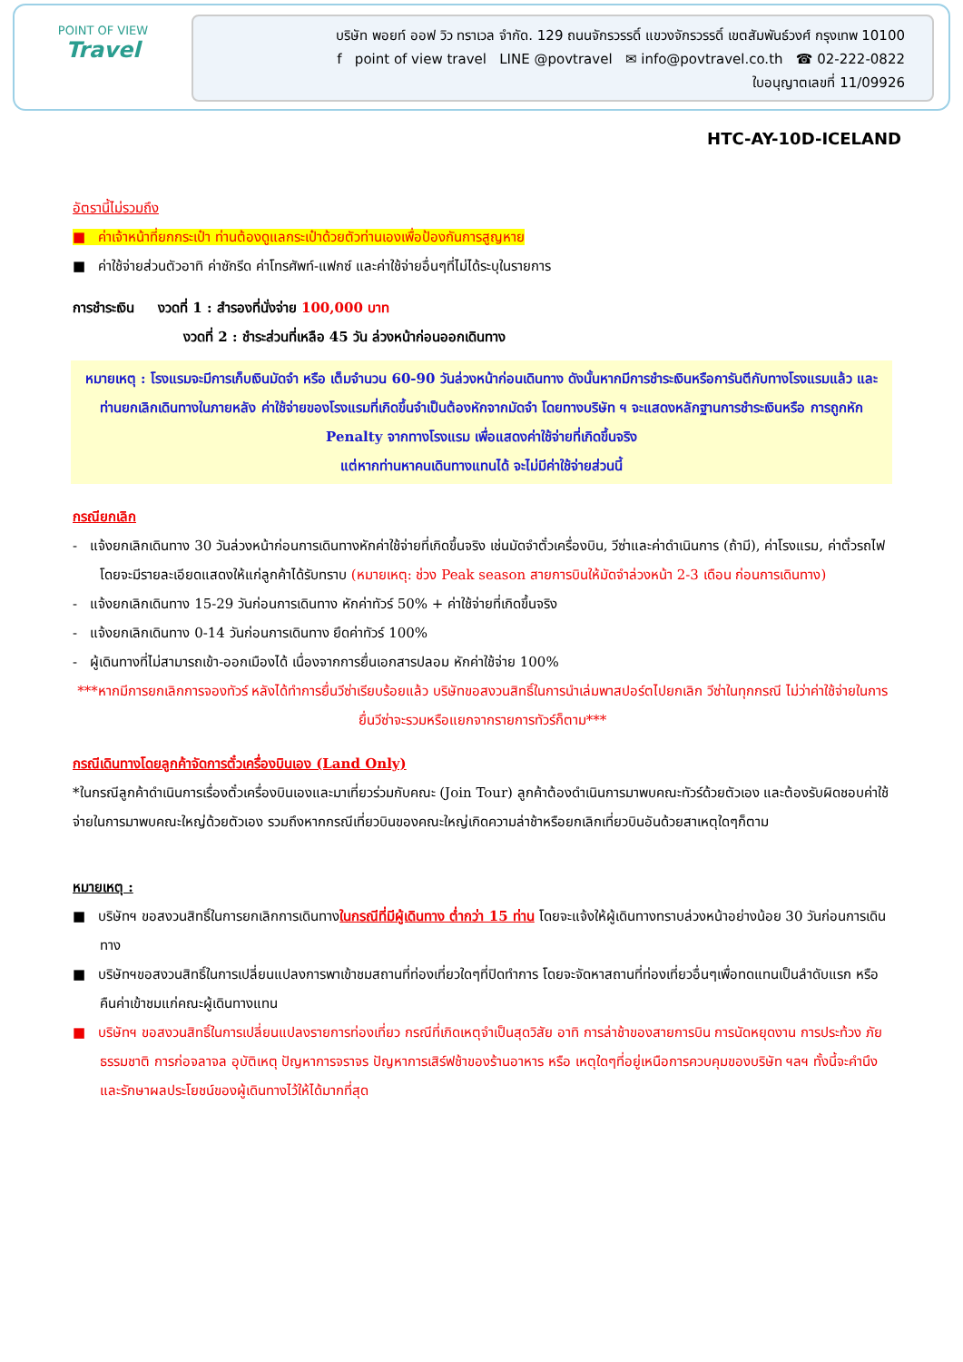POINT OF VIEW
Travel
บริษัท พอยท์ ออฟ วิว ทราเวล จำกัด. 129 ถนนจักรวรรดิ์ แขวงจักรวรรดิ์ เขตสัมพันธ์วงศ์ กรุงเทพ 10100
f point of view travel LINE @povtravel ✉ info@povtravel.co.th ☎ 02-222-0822
ใบอนุญาตเลขที่ 11/09926
HTC-AY-10D-ICELAND
อัตรานี้ไม่รวมถึง
■ ค่าเจ้าหน้าที่ยกกระเป๋า ท่านต้องดูแลกระเป๋าด้วยตัวท่านเองเพื่อป้องกันการสูญหาย
■ ค่าใช้จ่ายส่วนตัวอาทิ ค่าซักรีด ค่าโทรศัพท์-แฟกซ์ และค่าใช้จ่ายอื่นๆที่ไม่ได้ระบุในรายการ
การชำระเงิน งวดที่ 1 : สำรองที่นั่งจ่าย 100,000 บาท
งวดที่ 2 : ชำระส่วนที่เหลือ 45 วัน ล่วงหน้าก่อนออกเดินทาง
หมายเหตุ : โรงแรมจะมีการเก็บเงินมัดจำ หรือ เต็มจำนวน 60-90 วันล่วงหน้าก่อนเดินทาง ดังนั้นหากมีการชำระเงินหรือการันตีกับทางโรงแรมแล้ว และท่านยกเลิกเดินทางในภายหลัง ค่าใช้จ่ายของโรงแรมที่เกิดขึ้นจำเป็นต้องหักจากมัดจำ โดยทางบริษัท ฯ จะแสดงหลักฐานการชำระเงินหรือ การถูกหัก Penalty จากทางโรงแรม เพื่อแสดงค่าใช้จ่ายที่เกิดขึ้นจริง
แต่หากท่านหาคนเดินทางแทนได้ จะไม่มีค่าใช้จ่ายส่วนนี้
กรณียกเลิก
- แจ้งยกเลิกเดินทาง 30 วันล่วงหน้าก่อนการเดินทางหักค่าใช้จ่ายที่เกิดขึ้นจริง เช่นมัดจำตั๋วเครื่องบิน, วีซ่าและค่าดำเนินการ (ถ้ามี), ค่าโรงแรม, ค่าตั๋วรถไฟ โดยจะมีรายละเอียดแสดงให้แก่ลูกค้าได้รับทราบ (หมายเหตุ: ช่วง Peak season สายการบินให้มัดจำล่วงหน้า 2-3 เดือน ก่อนการเดินทาง)
- แจ้งยกเลิกเดินทาง 15-29 วันก่อนการเดินทาง หักค่าทัวร์ 50% + ค่าใช้จ่ายที่เกิดขึ้นจริง
- แจ้งยกเลิกเดินทาง 0-14 วันก่อนการเดินทาง ยึดค่าทัวร์ 100%
- ผู้เดินทางที่ไม่สามารถเข้า-ออกเมืองได้ เนื่องจากการยื่นเอกสารปลอม หักค่าใช้จ่าย 100%
***หากมีการยกเลิกการจองทัวร์ หลังได้ทำการยื่นวีซ่าเรียบร้อยแล้ว บริษัทขอสงวนสิทธิ์ในการนำเล่มพาสปอร์ตไปยกเลิก วีซ่าในทุกกรณี ไม่ว่าค่าใช้จ่ายในการยื่นวีซ่าจะรวมหรือแยกจากรายการทัวร์ก็ตาม***
กรณีเดินทางโดยลูกค้าจัดการตั๋วเครื่องบินเอง (Land Only)
*ในกรณีลูกค้าดำเนินการเรื่องตั๋วเครื่องบินเองและมาเที่ยวร่วมกับคณะ (Join Tour) ลูกค้าต้องดำเนินการมาพบคณะทัวร์ด้วยตัวเอง และต้องรับผิดชอบค่าใช้จ่ายในการมาพบคณะใหญ่ด้วยตัวเอง รวมถึงหากกรณีเที่ยวบินของคณะใหญ่เกิดความล่าช้าหรือยกเลิกเที่ยวบินอันด้วยสาเหตุใดๆก็ตาม
หมายเหตุ :
■ บริษัทฯ ขอสงวนสิทธิ์ในการยกเลิกการเดินทางในกรณีที่มีผู้เดินทาง ต่ำกว่า 15 ท่าน โดยจะแจ้งให้ผู้เดินทางทราบล่วงหน้าอย่างน้อย 30 วันก่อนการเดินทาง
■ บริษัทฯขอสงวนสิทธิ์ในการเปลี่ยนแปลงการพาเข้าชมสถานที่ท่องเที่ยวใดๆที่ปิดทำการ โดยจะจัดหาสถานที่ท่องเที่ยวอื่นๆเพื่อทดแทนเป็นลำดับแรก หรือคืนค่าเข้าชมแก่คณะผู้เดินทางแทน
■ บริษัทฯ ขอสงวนสิทธิ์ในการเปลี่ยนแปลงรายการท่องเที่ยว กรณีที่เกิดเหตุจำเป็นสุดวิสัย อาทิ การล่าช้าของสายการบิน การนัดหยุดงาน การประท้วง ภัยธรรมชาติ การก่อจลาจล อุบัติเหตุ ปัญหาการจราจร ปัญหาการเสิร์ฟช้าของร้านอาหาร หรือ เหตุใดๆที่อยู่เหนือการควบคุมของบริษัท ฯลฯ ทั้งนี้จะคำนึงและรักษาผลประโยชน์ของผู้เดินทางไว้ให้ได้มากที่สุด